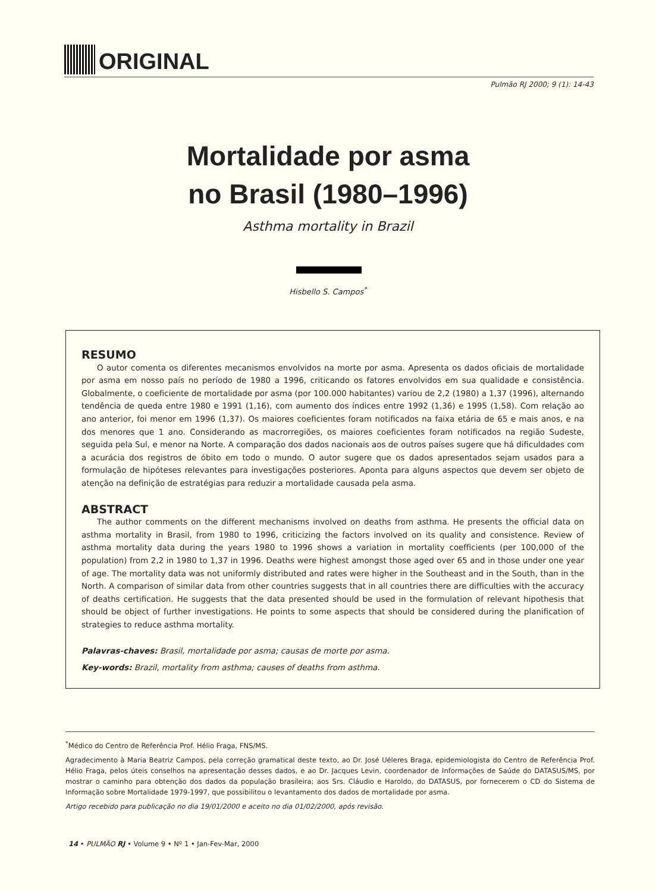ORIGINAL
Pulmão RJ 2000; 9 (1): 14-43
Mortalidade por asma
no Brasil (1980–1996)
Asthma mortality in Brazil
Hisbello S. Campos<sup>*</sup>
RESUMO
O autor comenta os diferentes mecanismos envolvidos na morte por asma. Apresenta os dados oficiais de mortalidade por asma em nosso país no período de 1980 a 1996, criticando os fatores envolvidos em sua qualidade e consistência. Globalmente, o coeficiente de mortalidade por asma (por 100.000 habitantes) variou de 2,2 (1980) a 1,37 (1996), alternando tendência de queda entre 1980 e 1991 (1,16), com aumento dos índices entre 1992 (1,36) e 1995 (1,58). Com relação ao ano anterior, foi menor em 1996 (1,37). Os maiores coeficientes foram notificados na faixa etária de 65 e mais anos, e na dos menores que 1 ano. Considerando as macrorregiões, os maiores coeficientes foram notificados na região Sudeste, seguida pela Sul, e menor na Norte. A comparação dos dados nacionais aos de outros países sugere que há dificuldades com a acurácia dos registros de óbito em todo o mundo. O autor sugere que os dados apresentados sejam usados para a formulação de hipóteses relevantes para investigações posteriores. Aponta para alguns aspectos que devem ser objeto de atenção na definição de estratégias para reduzir a mortalidade causada pela asma.
ABSTRACT
The author comments on the different mechanisms involved on deaths from asthma. He presents the official data on asthma mortality in Brasil, from 1980 to 1996, criticizing the factors involved on its quality and consistence. Review of asthma mortality data during the years 1980 to 1996 shows a variation in mortality coefficients (per 100,000 of the population) from 2,2 in 1980 to 1,37 in 1996. Deaths were highest amongst those aged over 65 and in those under one year of age. The mortality data was not uniformly distributed and rates were higher in the Southeast and in the South, than in the North. A comparison of similar data from other countries suggests that in all countries there are difficulties with the accuracy of deaths certification. He suggests that the data presented should be used in the formulation of relevant hipothesis that should be object of further investigations. He points to some aspects that should be considered during the planification of strategies to reduce asthma mortality.
Palavras-chaves: Brasil, mortalidade por asma; causas de morte por asma.
Key-words: Brazil, mortality from asthma; causes of deaths from asthma.
<sup>*</sup> Médico do Centro de Referência Prof. Hélio Fraga, FNS/MS.
Agradecimento à Maria Beatriz Campos, pela correção gramatical deste texto, ao Dr. José Uéleres Braga, epidemiologista do Centro de Referência Prof. Hélio Fraga, pelos úteis conselhos na apresentação desses dados, e ao Dr. Jacques Levin, coordenador de Informações de Saúde do DATASUS/MS, por mostrar o caminho para obtenção dos dados da população brasileira; aos Srs. Cláudio e Haroldo, do DATASUS, por fornecerem o CD do Sistema de Informação sobre Mortalidade 1979-1997, que possibilitou o levantamento dos dados de mortalidade por asma.
Artigo recebido para publicação no dia 19/01/2000 e aceito no dia 01/02/2000, após revisão.
14 • PULMÃO RJ • Volume 9 • Nº 1 • Jan-Fev-Mar, 2000